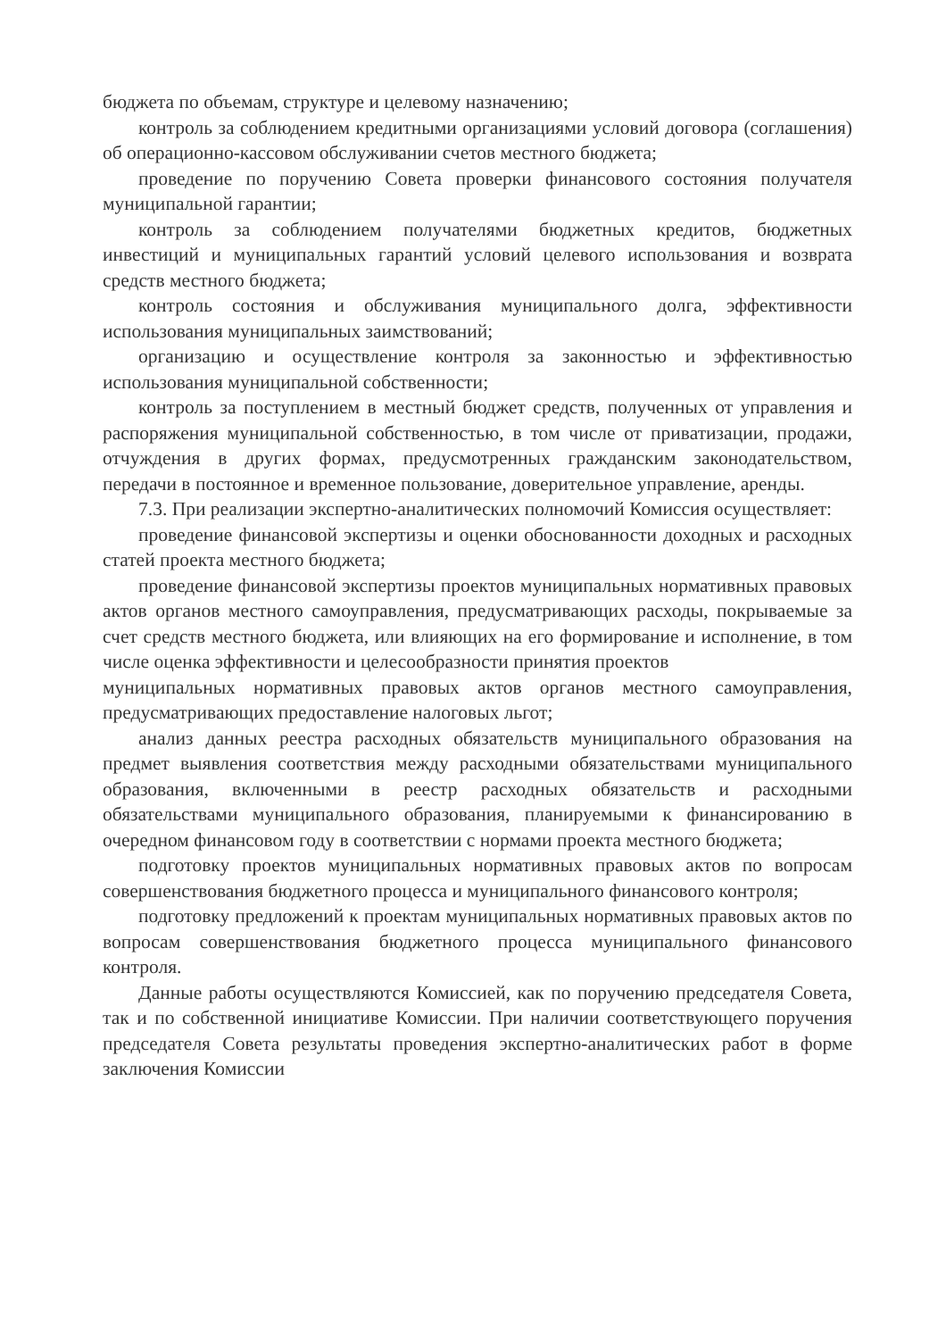бюджета по объемам, структуре и целевому назначению;
контроль за соблюдением кредитными организациями условий договора (соглашения) об операционно-кассовом обслуживании счетов местного бюджета;
проведение по поручению Совета проверки финансового состояния получателя муниципальной гарантии;
контроль за соблюдением получателями бюджетных кредитов, бюджетных инвестиций и муниципальных гарантий условий целевого использования и возврата средств местного бюджета;
контроль состояния и обслуживания муниципального долга, эффективности использования муниципальных заимствований;
организацию и осуществление контроля за законностью и эффективностью использования муниципальной собственности;
контроль за поступлением в местный бюджет средств, полученных от управления и распоряжения муниципальной собственностью, в том числе от приватизации, продажи, отчуждения в других формах, предусмотренных гражданским законодательством, передачи в постоянное и временное пользование, доверительное управление, аренды.
7.3. При реализации экспертно-аналитических полномочий Комиссия осуществляет:
проведение финансовой экспертизы и оценки обоснованности доходных и расходных статей проекта местного бюджета;
проведение финансовой экспертизы проектов муниципальных нормативных правовых актов органов местного самоуправления, предусматривающих расходы, покрываемые за счет средств местного бюджета, или влияющих на его формирование и исполнение, в том числе оценка эффективности и целесообразности принятия проектов
муниципальных нормативных правовых актов органов местного самоуправления, предусматривающих предоставление налоговых льгот;
анализ данных реестра расходных обязательств муниципального образования на предмет выявления соответствия между расходными обязательствами муниципального образования, включенными в реестр расходных обязательств и расходными обязательствами муниципального образования, планируемыми к финансированию в очередном финансовом году в соответствии с нормами проекта местного бюджета;
подготовку проектов муниципальных нормативных правовых актов по вопросам совершенствования бюджетного процесса и муниципального финансового контроля;
подготовку предложений к проектам муниципальных нормативных правовых актов по вопросам совершенствования бюджетного процесса муниципального финансового контроля.
Данные работы осуществляются Комиссией, как по поручению председателя Совета, так и по собственной инициативе Комиссии. При наличии соответствующего поручения председателя Совета результаты проведения экспертно-аналитических работ в форме заключения Комиссии